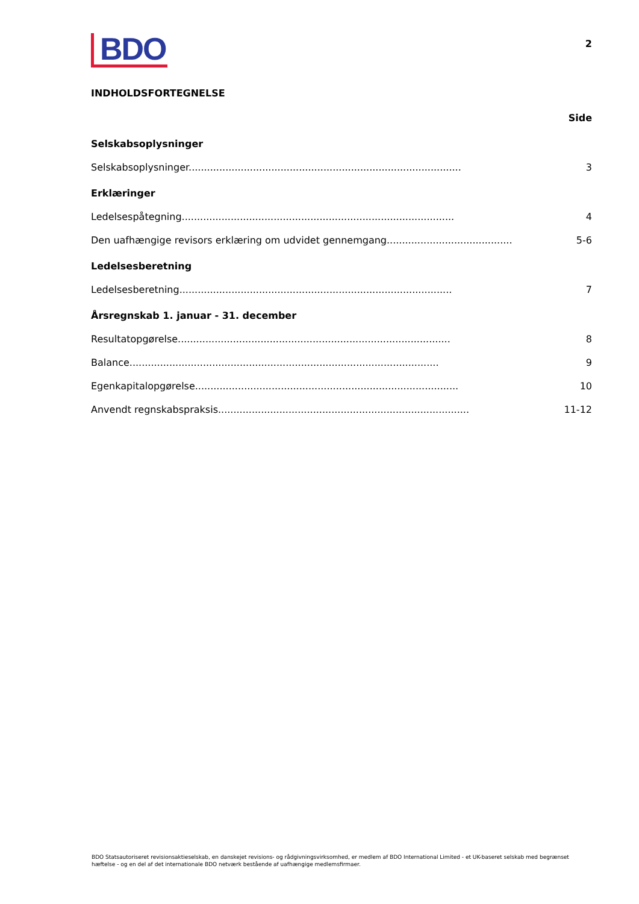BDO
2
INDHOLDSFORTEGNELSE
Side
Selskabsoplysninger
Selskabsoplysninger......................................................................................... 3
Erklæringer
Ledelsespåtegning......................................................................................... 4
Den uafhængige revisors erklæring om udvidet gennemgang......................................... 5-6
Ledelsesberetning
Ledelsesberetning......................................................................................... 7
Årsregnskab 1. januar - 31. december
Resultatopgørelse......................................................................................... 8
Balance..................................................................................................... 9
Egenkapitalopgørelse...................................................................................... 10
Anvendt regnskabspraksis.................................................................................. 11-12
BDO Statsautoriseret revisionsaktieselskab, en danskejet revisions- og rådgivningsvirksomhed, er medlem af BDO International Limited - et UK-baseret selskab med begrænset hæftelse - og en del af det internationale BDO netværk bestående af uafhængige medlemsfirmaer.